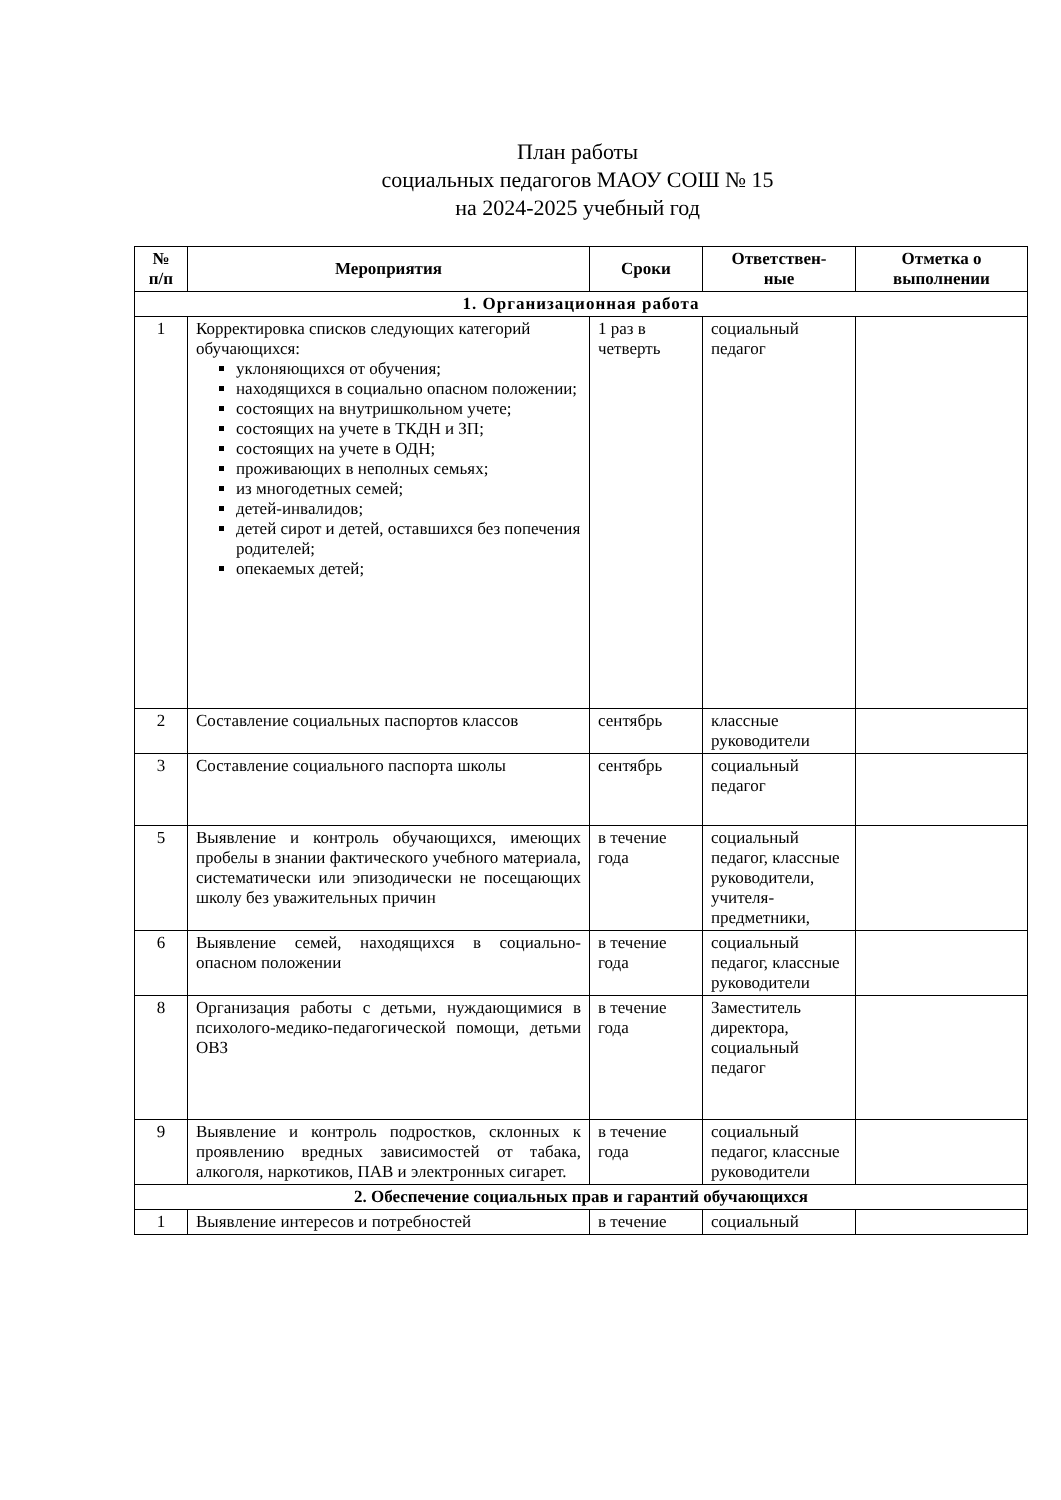План работы
социальных педагогов МАОУ СОШ № 15
на 2024-2025 учебный год
| № п/п | Мероприятия | Сроки | Ответствен- ные | Отметка о выполнении |
| --- | --- | --- | --- | --- |
| 1. Организационная работа | | | | |
| 1 | Корректировка списков следующих категорий обучающихся: уклоняющихся от обучения; находящихся в социально опасном положении; состоящих на внутришкольном учете; состоящих на учете в ТКДН и ЗП; состоящих на учете в ОДН; проживающих в неполных семьях; из многодетных семей; детей-инвалидов; детей сирот и детей, оставшихся без попечения родителей; опекаемых детей; | 1 раз в четверть | социальный педагог | |
| 2 | Составление социальных паспортов классов | сентябрь | классные руководители | |
| 3 | Составление социального паспорта школы | сентябрь | социальный педагог | |
| 5 | Выявление и контроль обучающихся, имеющих пробелы в знании фактического учебного материала, систематически или эпизодически не посещающих школу без уважительных причин | в течение года | социальный педагог, классные руководители, учителя-предметники, | |
| 6 | Выявление семей, находящихся в социально-опасном положении | в течение года | социальный педагог, классные руководители | |
| 8 | Организация работы с детьми, нуждающимися в психолого-медико-педагогической помощи, детьми ОВЗ | в течение года | Заместитель директора, социальный педагог | |
| 9 | Выявление и контроль подростков, склонных к проявлению вредных зависимостей от табака, алкоголя, наркотиков, ПАВ и электронных сигарет. | в течение года | социальный педагог, классные руководители | |
| 2. Обеспечение социальных прав и гарантий обучающихся | | | | |
| 1 | Выявление интересов и потребностей | в течение | социальный | |